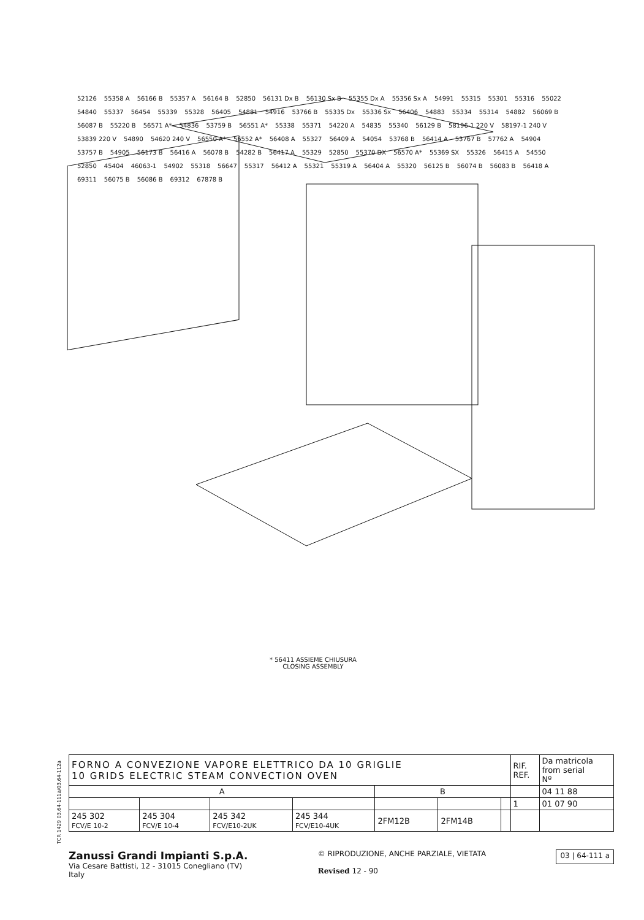52126 55358 A 56166 B 55357 A 56164 B 52850 56131 Dx B 56130 Sx B 55355 Dx A 55356 Sx A 54991 55315 55301 55316 55022 54840 55337 56454 55339 55328 56405 54881 54916 53766 B 55335 Dx 55336 Sx 56406 54883 55334 55314 54882 56069 B 56087 B 55220 B 56571 A* 54836 53759 B 56551 A* 55338 55371 54220 A 54835 55340 56129 B 58196-1 220 V 58197-1 240 V 53839 220 V 54890 54620 240 V 56550 A* 56552 A* 56408 A 55327 56409 A 54054 53768 B 56414 A 53767 B 57762 A 54904 53757 B 54905 56173 B 56416 A 56078 B 54282 B 56417 A 55329 52850 55370 DX 56570 A* 55369 SX 55326 56415 A 54550 52850 45404 46063-1 54902 55318 56647 55317 56412 A 55321 55319 A 56404 A 55320 56125 B 56074 B 56083 B 56418 A 69311 56075 B 56086 B 69312 67878 B
* 56411 ASSIEME CHIUSURA
CLOSING ASSEMBLY
TCR 1429 03.64-111a/03.64-112a
| FORNO A CONVEZIONE VAPORE ELETTRICO DA 10 GRIGLIE 10 GRIDS ELECTRIC STEAM CONVECTION OVEN | | | | | | | RIF. REF. | Da matricola from serial Nº |
| A | | | | B | | | | 04 11 88 |
| | | | | | | | 1 | 01 07 90 |
| 245 302 FCV/E 10-2 | 245 304 FCV/E 10-4 | 245 342 FCV/E10-2UK | 245 344 FCV/E10-4UK | 2FM12B | 2FM14B | | | |
Zanussi Grandi Impianti S.p.A.
Via Cesare Battisti, 12 - 31015 Conegliano (TV)
Italy
© RIPRODUZIONE, ANCHE PARZIALE, VIETATA
Revised 12 - 90
03 | 64-111 a